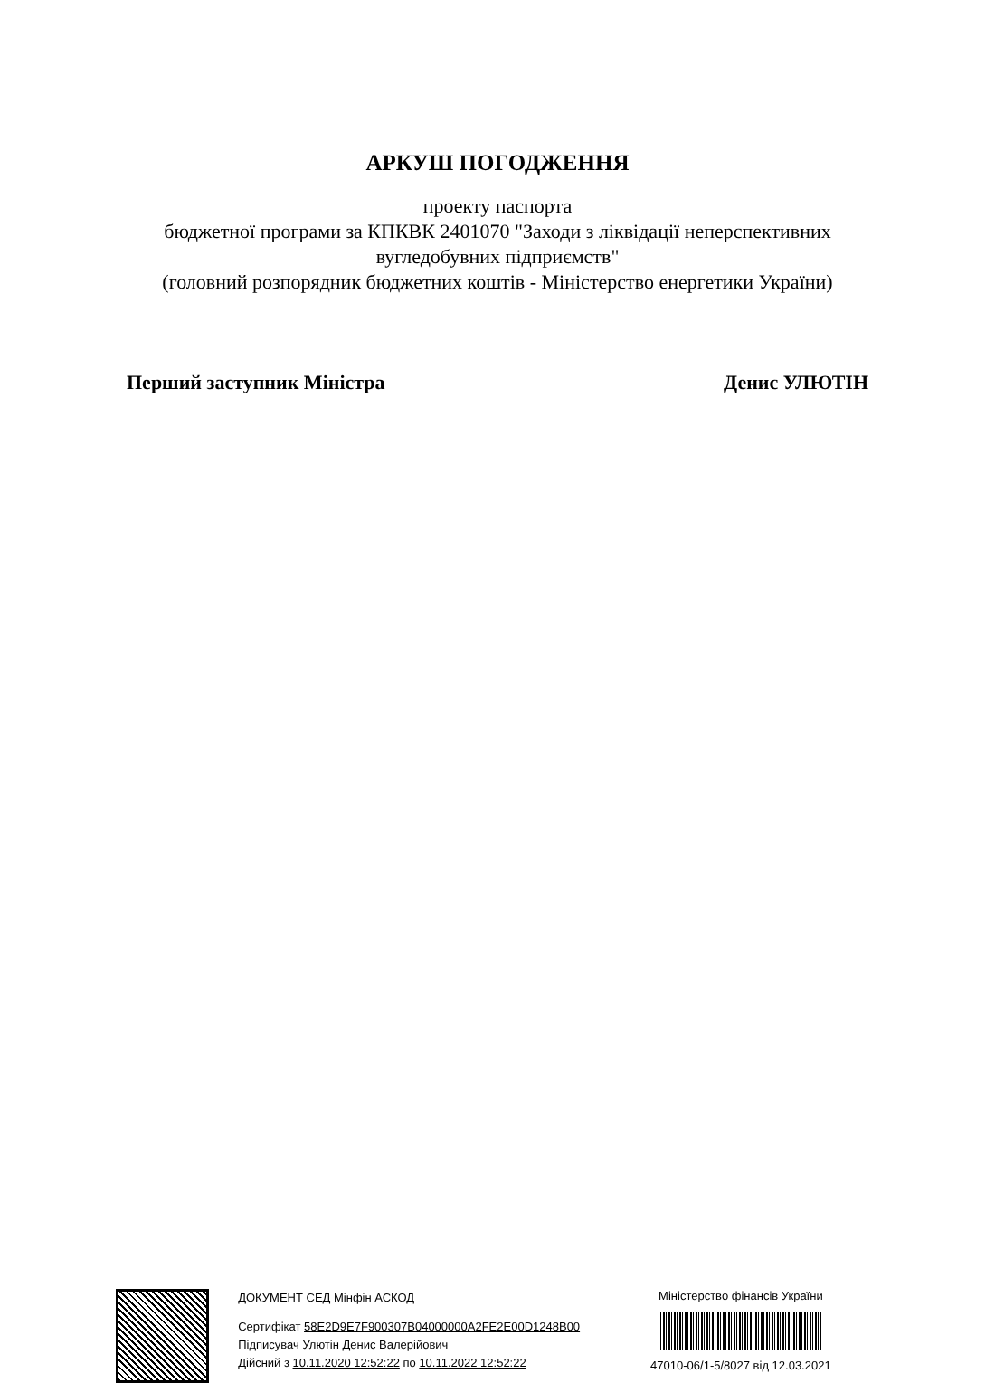АРКУШ ПОГОДЖЕННЯ
проекту паспорта
бюджетної програми за КПКВК 2401070 "Заходи з ліквідації неперспективних вугледобувних підприємств"
(головний розпорядник бюджетних коштів - Міністерство енергетики України)
Перший заступник Міністра Денис УЛЮТІН
ДОКУМЕНТ СЕД Мінфін АСКОД
Сертифікат 58E2D9E7F900307B04000000A2FE2E00D1248B00
Підписувач Улютін Денис Валерійович
Дійсний з 10.11.2020 12:52:22 по 10.11.2022 12:52:22
Міністерство фінансів України
47010-06/1-5/8027 від 12.03.2021